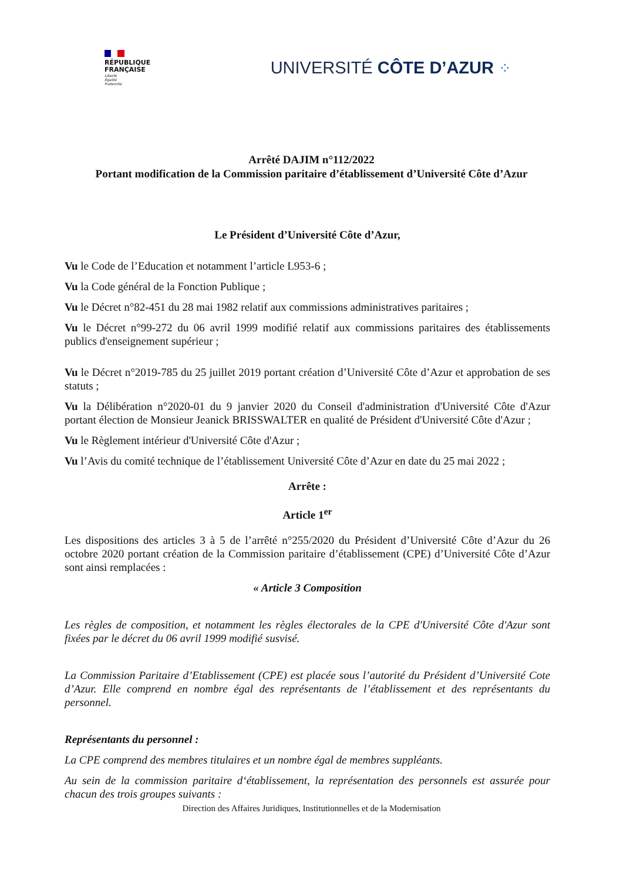RÉPUBLIQUE
FRANÇAISE
Liberté
Égalité
Fraternité
UNIVERSITÉ CÔTE D’AZUR ⁘
Arrêté DAJIM n°112/2022
Portant modification de la Commission paritaire d’établissement d’Université Côte d’Azur
Le Président d’Université Côte d’Azur,
Vu le Code de l’Education et notamment l’article L953-6 ;
Vu la Code général de la Fonction Publique ;
Vu le Décret n°82-451 du 28 mai 1982 relatif aux commissions administratives paritaires ;
Vu le Décret n°99-272 du 06 avril 1999 modifié relatif aux commissions paritaires des établissements publics d'enseignement supérieur ;
Vu le Décret n°2019-785 du 25 juillet 2019 portant création d’Université Côte d’Azur et approbation de ses statuts ;
Vu la Délibération n°2020-01 du 9 janvier 2020 du Conseil d'administration d'Université Côte d'Azur portant élection de Monsieur Jeanick BRISSWALTER en qualité de Président d'Université Côte d'Azur ;
Vu le Règlement intérieur d'Université Côte d'Azur ;
Vu l’Avis du comité technique de l’établissement Université Côte d’Azur en date du 25 mai 2022 ;
Arrête :
Article 1<sup>er</sup>
Les dispositions des articles 3 à 5 de l’arrêté n°255/2020 du Président d’Université Côte d’Azur du 26 octobre 2020 portant création de la Commission paritaire d’établissement (CPE) d’Université Côte d’Azur sont ainsi remplacées :
« Article 3 Composition
Les règles de composition, et notamment les règles électorales de la CPE d'Université Côte d'Azur sont fixées par le décret du 06 avril 1999 modifié susvisé.
La Commission Paritaire d’Etablissement (CPE) est placée sous l’autorité du Président d’Université Cote d’Azur. Elle comprend en nombre égal des représentants de l’établissement et des représentants du personnel.
Représentants du personnel :
La CPE comprend des membres titulaires et un nombre égal de membres suppléants.
Au sein de la commission paritaire d‘établissement, la représentation des personnels est assurée pour chacun des trois groupes suivants :
Direction des Affaires Juridiques, Institutionnelles et de la Modernisation